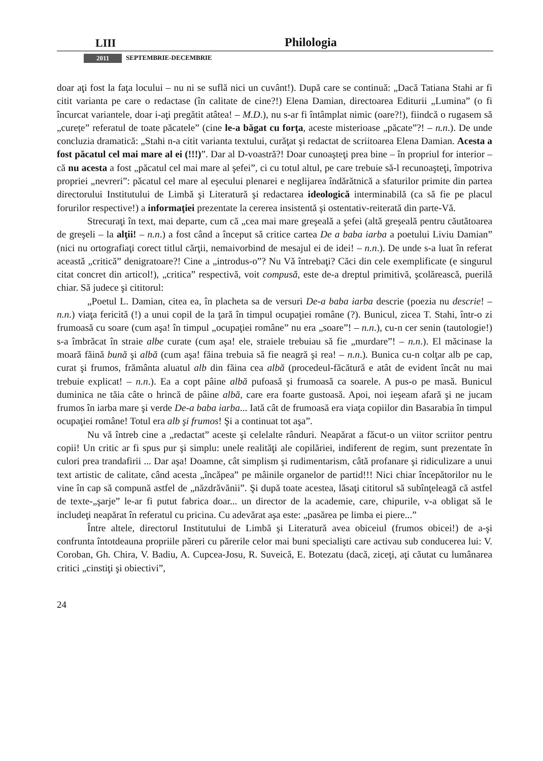LIII Philologia
2011 SEPTEMBRIE-DECEMBRIE
doar aţi fost la faţa locului – nu ni se suflă nici un cuvânt!). După care se continuă: „Dacă Tatiana Stahi ar fi citit varianta pe care o redactase (în calitate de cine?!) Elena Damian, directoarea Editurii „Lumina” (o fi încurcat variantele, doar i-aţi pregătit atâtea! – M.D.), nu s-ar fi întâmplat nimic (oare?!), fiindcă o rugasem să „curețe” referatul de toate păcatele” (cine le-a băgat cu forţa, aceste misterioase „păcate”?! – n.n.). De unde concluzia dramatică: „Stahi n-a citit varianta textului, curăţat şi redactat de scriitoarea Elena Damian. Acesta a fost păcatul cel mai mare al ei (!!!)”. Dar al D-voastră?! Doar cunoaşteţi prea bine – în propriul for interior – că nu acesta a fost „păcatul cel mai mare al şefei”, ci cu totul altul, pe care trebuie să-l recunoaşteţi, împotriva propriei „nevreri”: păcatul cel mare al eşecului plenarei e neglijarea îndărătnică a sfaturilor primite din partea directorului Institutului de Limbă şi Literatură şi redactarea ideologică interminabilă (ca să fie pe placul forurilor respective!) a informaţiei prezentate la cererea insistentă şi ostentativ-reiterată din parte-Vă.
Strecuraţi în text, mai departe, cum că „cea mai mare greşeală a şefei (altă greşeală pentru căutătoarea de greşeli – la alţii! – n.n.) a fost când a început să critice cartea De a baba iarba a poetului Liviu Damian” (nici nu ortografiaţi corect titlul cărţii, nemaivorbind de mesajul ei de idei! – n.n.). De unde s-a luat în referat această „critică” denigratoare?! Cine a „introdus-o”? Nu Vă întrebaţi? Căci din cele exemplificate (e singurul citat concret din articol!), „critica” respectivă, voit compusă, este de-a dreptul primitivă, şcolărească, puerilă chiar. Să judece şi cititorul:
„Poetul L. Damian, citea ea, în placheta sa de versuri De-a baba iarba descrie (poezia nu descrie! – n.n.) viaţa fericită (!) a unui copil de la ţară în timpul ocupaţiei române (?). Bunicul, zicea T. Stahi, într-o zi frumoasă cu soare (cum aşa! în timpul „ocupaţiei române” nu era „soare”! – n.n.), cu-n cer senin (tautologie!) s-a îmbrăcat în straie albe curate (cum aşa! ele, straiele trebuiau să fie „murdare”! – n.n.). El măcinase la moară făină bună şi albă (cum aşa! făina trebuia să fie neagră şi rea! – n.n.). Bunica cu-n colţar alb pe cap, curat şi frumos, frământa aluatul alb din făina cea albă (procedeul-făcătură e atât de evident încât nu mai trebuie explicat! – n.n.). Ea a copt pâine albă pufoasă şi frumoasă ca soarele. A pus-o pe masă. Bunicul duminica ne tăia câte o hrincă de pâine albă, care era foarte gustoasă. Apoi, noi ieşeam afară şi ne jucam frumos în iarba mare şi verde De-a baba iarba... Iată cât de frumoasă era viaţa copiilor din Basarabia în timpul ocupaţiei române! Totul era alb şi frumos! Şi a continuat tot aşa”.
Nu vă întreb cine a „redactat” aceste şi celelalte rânduri. Neapărat a făcut-o un viitor scriitor pentru copii! Un critic ar fi spus pur şi simplu: unele realităţi ale copilăriei, indiferent de regim, sunt prezentate în culori prea trandafirii ... Dar aşa! Doamne, cât simplism şi rudimentarism, câtă profanare şi ridiculizare a unui text artistic de calitate, când acesta „încăpea” pe mâinile organelor de partid!!! Nici chiar începătorilor nu le vine în cap să compună astfel de „năzdrăvănii”. Şi după toate acestea, lăsaţi cititorul să subînţeleagă că astfel de texte-„şarje” le-ar fi putut fabrica doar... un director de la academie, care, chipurile, v-a obligat să le includeţi neapărat în referatul cu pricina. Cu adevărat aşa este: „pasărea pe limba ei piere...”
Între altele, directorul Institutului de Limbă şi Literatură avea obiceiul (frumos obicei!) de a-şi confrunta întotdeauna propriile păreri cu părerile celor mai buni specialişti care activau sub conducerea lui: V. Coroban, Gh. Chira, V. Badiu, A. Cupcea-Josu, R. Suveică, E. Botezatu (dacă, ziceţi, aţi căutat cu lumânarea critici „cinstiţi şi obiectivi”,
24